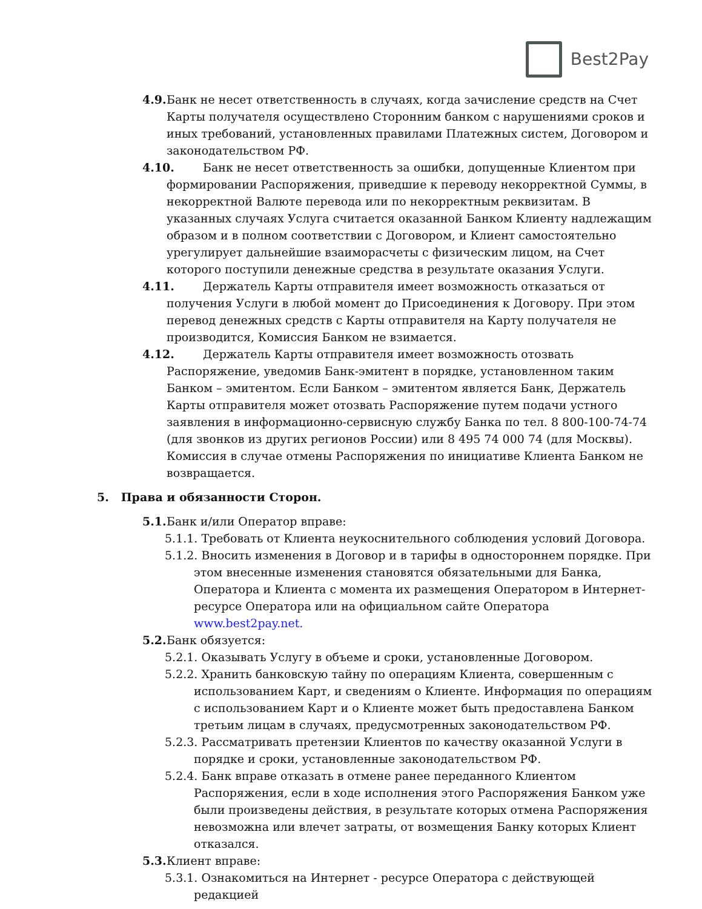Best2Pay
4.9. Банк не несет ответственность в случаях, когда зачисление средств на Счет Карты получателя осуществлено Сторонним банком с нарушениями сроков и иных требований, установленных правилами Платежных систем, Договором и законодательством РФ.
4.10. Банк не несет ответственность за ошибки, допущенные Клиентом при формировании Распоряжения, приведшие к переводу некорректной Суммы, в некорректной Валюте перевода или по некорректным реквизитам. В указанных случаях Услуга считается оказанной Банком Клиенту надлежащим образом и в полном соответствии с Договором, и Клиент самостоятельно урегулирует дальнейшие взаиморасчеты с физическим лицом, на Счет которого поступили денежные средства в результате оказания Услуги.
4.11. Держатель Карты отправителя имеет возможность отказаться от получения Услуги в любой момент до Присоединения к Договору. При этом перевод денежных средств с Карты отправителя на Карту получателя не производится, Комиссия Банком не взимается.
4.12. Держатель Карты отправителя имеет возможность отозвать Распоряжение, уведомив Банк-эмитент в порядке, установленном таким Банком – эмитентом. Если Банком – эмитентом является Банк, Держатель Карты отправителя может отозвать Распоряжение путем подачи устного заявления в информационно-сервисную службу Банка по тел. 8 800-100-74-74 (для звонков из других регионов России) или 8 495 74 000 74 (для Москвы). Комиссия в случае отмены Распоряжения по инициативе Клиента Банком не возвращается.
5. Права и обязанности Сторон.
5.1. Банк и/или Оператор вправе:
5.1.1. Требовать от Клиента неукоснительного соблюдения условий Договора.
5.1.2. Вносить изменения в Договор и в тарифы в одностороннем порядке. При этом внесенные изменения становятся обязательными для Банка, Оператора и Клиента с момента их размещения Оператором в Интернет-ресурсе Оператора или на официальном сайте Оператора www.best2pay.net.
5.2. Банк обязуется:
5.2.1. Оказывать Услугу в объеме и сроки, установленные Договором.
5.2.2. Хранить банковскую тайну по операциям Клиента, совершенным с использованием Карт, и сведениям о Клиенте. Информация по операциям с использованием Карт и о Клиенте может быть предоставлена Банком третьим лицам в случаях, предусмотренных законодательством РФ.
5.2.3. Рассматривать претензии Клиентов по качеству оказанной Услуги в порядке и сроки, установленные законодательством РФ.
5.2.4. Банк вправе отказать в отмене ранее переданного Клиентом Распоряжения, если в ходе исполнения этого Распоряжения Банком уже были произведены действия, в результате которых отмена Распоряжения невозможна или влечет затраты, от возмещения Банку которых Клиент отказался.
5.3. Клиент вправе:
5.3.1. Ознакомиться на Интернет - ресурсе Оператора с действующей редакцией